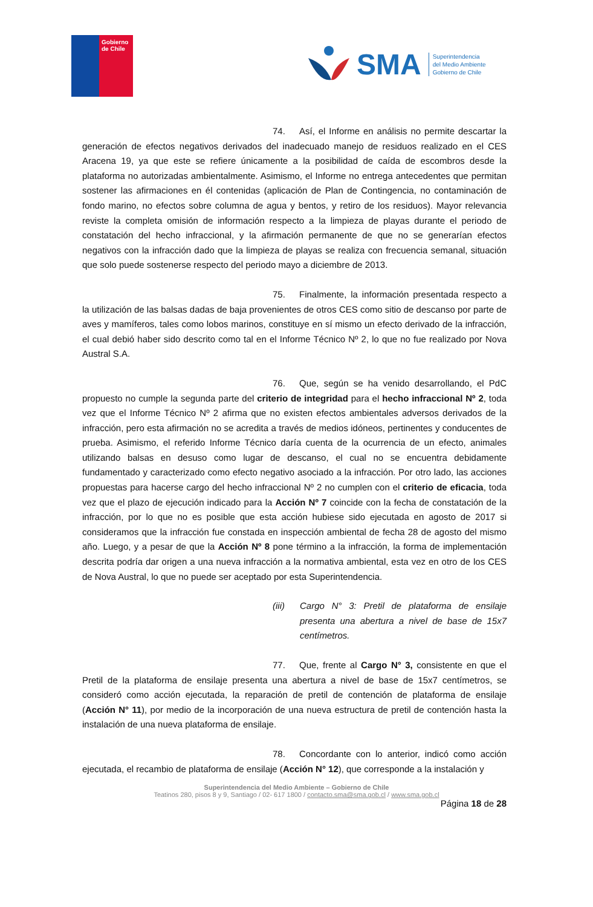Gobierno de Chile
SMA
Superintendencia
del Medio Ambiente
Gobierno de Chile
74. Así, el Informe en análisis no permite descartar la generación de efectos negativos derivados del inadecuado manejo de residuos realizado en el CES Aracena 19, ya que este se refiere únicamente a la posibilidad de caída de escombros desde la plataforma no autorizadas ambientalmente. Asimismo, el Informe no entrega antecedentes que permitan sostener las afirmaciones en él contenidas (aplicación de Plan de Contingencia, no contaminación de fondo marino, no efectos sobre columna de agua y bentos, y retiro de los residuos). Mayor relevancia reviste la completa omisión de información respecto a la limpieza de playas durante el periodo de constatación del hecho infraccional, y la afirmación permanente de que no se generarían efectos negativos con la infracción dado que la limpieza de playas se realiza con frecuencia semanal, situación que solo puede sostenerse respecto del periodo mayo a diciembre de 2013.
75. Finalmente, la información presentada respecto a la utilización de las balsas dadas de baja provenientes de otros CES como sitio de descanso por parte de aves y mamíferos, tales como lobos marinos, constituye en sí mismo un efecto derivado de la infracción, el cual debió haber sido descrito como tal en el Informe Técnico Nº 2, lo que no fue realizado por Nova Austral S.A.
76. Que, según se ha venido desarrollando, el PdC propuesto no cumple la segunda parte del criterio de integridad para el hecho infraccional Nº 2, toda vez que el Informe Técnico Nº 2 afirma que no existen efectos ambientales adversos derivados de la infracción, pero esta afirmación no se acredita a través de medios idóneos, pertinentes y conducentes de prueba. Asimismo, el referido Informe Técnico daría cuenta de la ocurrencia de un efecto, animales utilizando balsas en desuso como lugar de descanso, el cual no se encuentra debidamente fundamentado y caracterizado como efecto negativo asociado a la infracción. Por otro lado, las acciones propuestas para hacerse cargo del hecho infraccional Nº 2 no cumplen con el criterio de eficacia, toda vez que el plazo de ejecución indicado para la Acción Nº 7 coincide con la fecha de constatación de la infracción, por lo que no es posible que esta acción hubiese sido ejecutada en agosto de 2017 si consideramos que la infracción fue constada en inspección ambiental de fecha 28 de agosto del mismo año. Luego, y a pesar de que la Acción Nº 8 pone término a la infracción, la forma de implementación descrita podría dar origen a una nueva infracción a la normativa ambiental, esta vez en otro de los CES de Nova Austral, lo que no puede ser aceptado por esta Superintendencia.
(iii) Cargo N° 3: Pretil de plataforma de ensilaje presenta una abertura a nivel de base de 15x7 centímetros.
77. Que, frente al Cargo N° 3, consistente en que el Pretil de la plataforma de ensilaje presenta una abertura a nivel de base de 15x7 centímetros, se consideró como acción ejecutada, la reparación de pretil de contención de plataforma de ensilaje (Acción N° 11), por medio de la incorporación de una nueva estructura de pretil de contención hasta la instalación de una nueva plataforma de ensilaje.
78. Concordante con lo anterior, indicó como acción ejecutada, el recambio de plataforma de ensilaje (Acción N° 12), que corresponde a la instalación y
Superintendencia del Medio Ambiente – Gobierno de Chile
Teatinos 280, pisos 8 y 9, Santiago / 02- 617 1800 / contacto.sma@sma.gob.cl / www.sma.gob.cl
Página 18 de 28